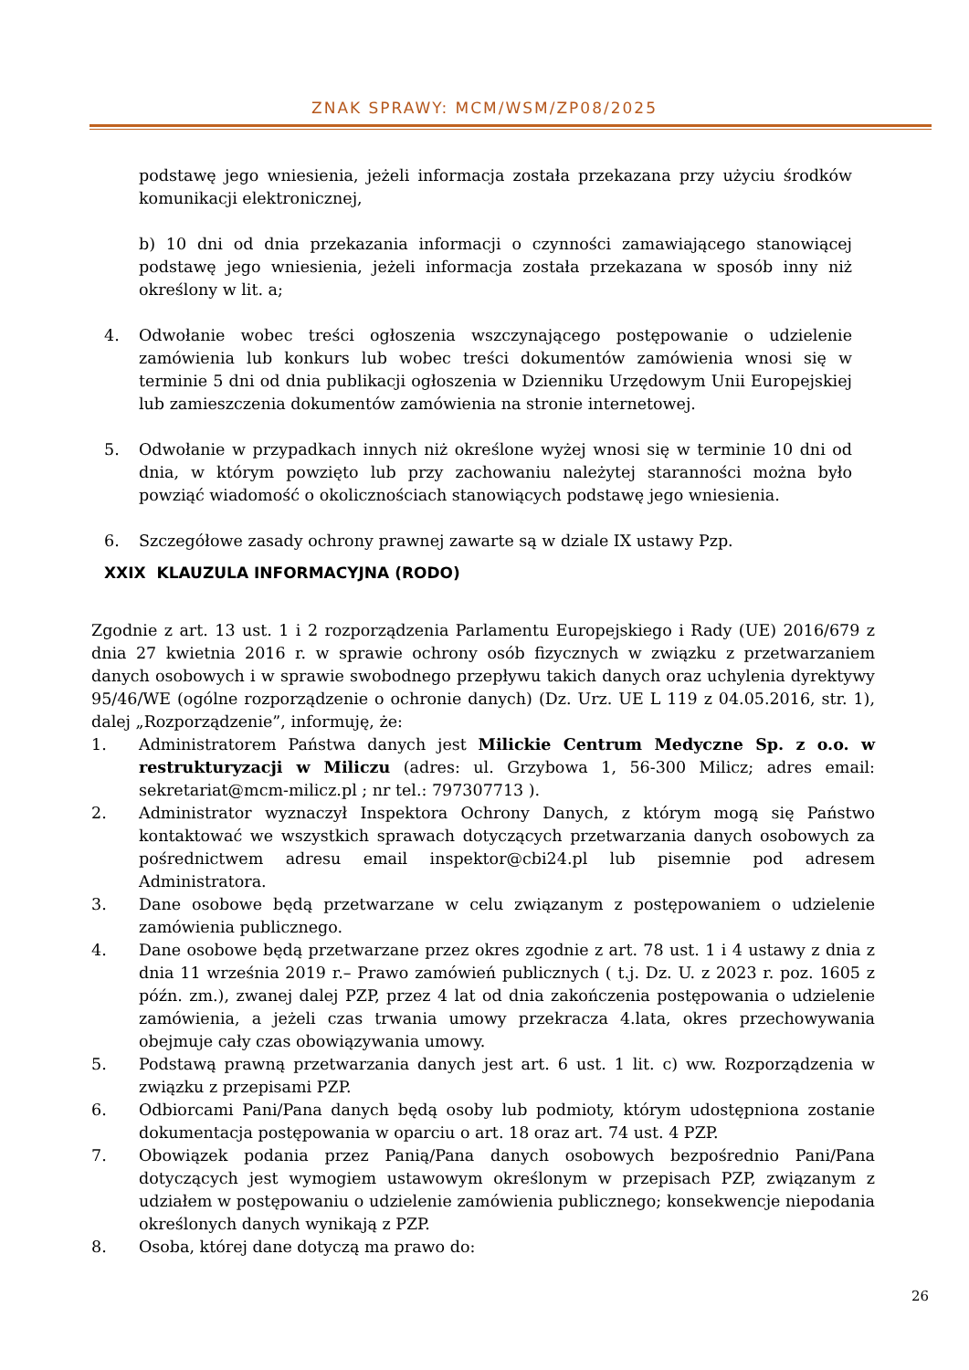ZNAK SPRAWY: MCM/WSM/ZP08/2025
podstawę jego wniesienia, jeżeli informacja została przekazana przy użyciu środków komunikacji elektronicznej,
b) 10 dni od dnia przekazania informacji o czynności zamawiającego stanowiącej podstawę jego wniesienia, jeżeli informacja została przekazana w sposób inny niż określony w lit. a;
4. Odwołanie wobec treści ogłoszenia wszczynającego postępowanie o udzielenie zamówienia lub konkurs lub wobec treści dokumentów zamówienia wnosi się w terminie 5 dni od dnia publikacji ogłoszenia w Dzienniku Urzędowym Unii Europejskiej lub zamieszczenia dokumentów zamówienia na stronie internetowej.
5. Odwołanie w przypadkach innych niż określone wyżej wnosi się w terminie 10 dni od dnia, w którym powzięto lub przy zachowaniu należytej staranności można było powziąć wiadomość o okolicznościach stanowiących podstawę jego wniesienia.
6. Szczegółowe zasady ochrony prawnej zawarte są w dziale IX ustawy Pzp.
XXIX KLAUZULA INFORMACYJNA (RODO)
Zgodnie z art. 13 ust. 1 i 2 rozporządzenia Parlamentu Europejskiego i Rady (UE) 2016/679 z dnia 27 kwietnia 2016 r. w sprawie ochrony osób fizycznych w związku z przetwarzaniem danych osobowych i w sprawie swobodnego przepływu takich danych oraz uchylenia dyrektywy 95/46/WE (ogólne rozporządzenie o ochronie danych) (Dz. Urz. UE L 119 z 04.05.2016, str. 1), dalej „Rozporządzenie”, informuję, że:
1. Administratorem Państwa danych jest Milickie Centrum Medyczne Sp. z o.o. w restrukturyzacji w Miliczu (adres: ul. Grzybowa 1, 56-300 Milicz; adres email: sekretariat@mcm-milicz.pl ; nr tel.: 797307713 ).
2. Administrator wyznaczył Inspektora Ochrony Danych, z którym mogą się Państwo kontaktować we wszystkich sprawach dotyczących przetwarzania danych osobowych za pośrednictwem adresu email inspektor@cbi24.pl lub pisemnie pod adresem Administratora.
3. Dane osobowe będą przetwarzane w celu związanym z postępowaniem o udzielenie zamówienia publicznego.
4. Dane osobowe będą przetwarzane przez okres zgodnie z art. 78 ust. 1 i 4 ustawy z dnia z dnia 11 września 2019 r.– Prawo zamówień publicznych ( t.j. Dz. U. z 2023 r. poz. 1605 z późn. zm.), zwanej dalej PZP, przez 4 lat od dnia zakończenia postępowania o udzielenie zamówienia, a jeżeli czas trwania umowy przekracza 4.lata, okres przechowywania obejmuje cały czas obowiązywania umowy.
5. Podstawą prawną przetwarzania danych jest art. 6 ust. 1 lit. c) ww. Rozporządzenia w związku z przepisami PZP.
6. Odbiorcami Pani/Pana danych będą osoby lub podmioty, którym udostępniona zostanie dokumentacja postępowania w oparciu o art. 18 oraz art. 74 ust. 4 PZP.
7. Obowiązek podania przez Panią/Pana danych osobowych bezpośrednio Pani/Pana dotyczących jest wymogiem ustawowym określonym w przepisach PZP, związanym z udziałem w postępowaniu o udzielenie zamówienia publicznego; konsekwencje niepodania określonych danych wynikają z PZP.
8. Osoba, której dane dotyczą ma prawo do:
26